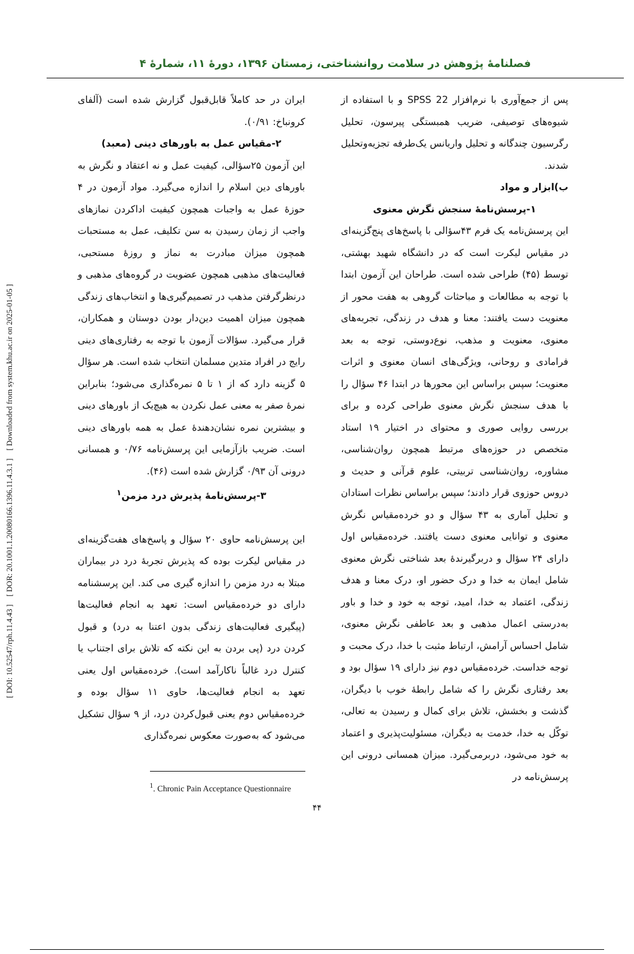[ DOI: 10.52547/rph.11.4.43 ] [ DOR: 20.1001.1.20080166.1396.11.4.3.1 ] [ Downloaded from system.khu.ac.ir on 2025-01-05 ]
فصلنامهٔ پژوهش در سلامت روانشناختی، زمستان ۱۳۹۶، دورهٔ ۱۱، شمارهٔ ۴
پس از جمع‌آوری با نرم‌افزار SPSS 22 و با استفاده از شیوه‌های توصیفی، ضریب همبستگی پیرسون، تحلیل رگرسیون چندگانه و تحلیل واریانس یک‌طرفه تجزیه‌وتحلیل شدند.
ب)ابزار و مواد
۱-پرسش‌نامهٔ سنجش نگرش معنوی
این پرسش‌نامه یک فرم ۴۳سؤالی با پاسخ‌های پنج‌گزینه‌ای در مقیاس لیکرت است که در دانشگاه شهید بهشتی، توسط (۴۵) طراحی شده است. طراحان این آزمون ابتدا با توجه به مطالعات و مباحثات گروهی به هفت محور از معنویت دست یافتند: معنا و هدف در زندگی، تجربه‌های معنوی، معنویت و مذهب، نوع‌دوستی، توجه به بعد فرامادی و روحانی، ویژگی‌های انسان معنوی و اثرات معنویت؛ سپس براساس این محورها در ابتدا ۴۶ سؤال را با هدف سنجش نگرش معنوی طراحی کرده و برای بررسی روایی صوری و محتوای در اختیار ۱۹ استاد متخصص در حوزه‌های مرتبط همچون روان‌شناسی، مشاوره، روان‌شناسی تربیتی، علوم قرآنی و حدیث و دروس حوزوی قرار دادند؛ سپس براساس نظرات استادان و تحلیل آماری به ۴۳ سؤال و دو خرده‌مقیاس نگرش معنوی و توانایی معنوی دست یافتند. خرده‌مقیاس اول دارای ۲۴ سؤال و دربرگیرندهٔ بعد شناختی نگرش معنوی شامل ایمان به خدا و درک حضور او، درک معنا و هدف زندگی، اعتماد به خدا، امید، توجه به خود و خدا و باور به‌درستی اعمال مذهبی و بعد عاطفی نگرش معنوی، شامل احساس آرامش، ارتباط مثبت با خدا، درک محبت و توجه خداست. خرده‌مقیاس دوم نیز دارای ۱۹ سؤال بود و بعد رفتاری نگرش را که شامل رابطهٔ خوب با دیگران، گذشت و بخشش، تلاش برای کمال و رسیدن به تعالی، توکّل به خدا، خدمت به دیگران، مسئولیت‌پذیری و اعتماد به خود می‌شود، دربرمی‌گیرد. میزان همسانی درونی این پرسش‌نامه در
ایران در حد کاملاً قابل‌قبول گزارش شده است (آلفای کرونباخ: ۰/۹۱).
۲-مقیاس عمل به باورهای دینی (معبد)
این آزمون ۲۵سؤالی، کیفیت عمل و نه اعتقاد و نگرش به باورهای دین اسلام را اندازه می‌گیرد. مواد آزمون در ۴ حوزهٔ عمل به واجبات همچون کیفیت اداکردن نمازهای واجب از زمان رسیدن به سن تکلیف، عمل به مستحبات همچون میزان مبادرت به نماز و روزهٔ مستحبی، فعالیت‌های مذهبی همچون عضویت در گروه‌های مذهبی و درنظرگرفتن مذهب در تصمیم‌گیری‌ها و انتخاب‌های زندگی همچون میزان اهمیت دین‌دار بودن دوستان و همکاران، قرار می‌گیرد. سؤالات آزمون با توجه به رفتاری‌های دینی رایج در افراد متدین مسلمان انتخاب شده است. هر سؤال ۵ گزینه دارد که از ۱ تا ۵ نمره‌گذاری می‌شود؛ بنابراین نمرهٔ صفر به معنی عمل نکردن به هیچ‌یک از باورهای دینی و بیشترین نمره نشان‌دهندهٔ عمل به همه باورهای دینی است. ضریب بازآزمایی این پرسش‌نامه ۰/۷۶ و همسانی درونی آن ۰/۹۳ گزارش شده است (۴۶).
۳-پرسش‌نامهٔ پذیرش درد مزمن<sup>۱</sup>
این پرسش‌نامه حاوی ۲۰ سؤال و پاسخ‌های هفت‌گزینه‌ای در مقیاس لیکرت بوده که پذیرش تجربهٔ درد در بیماران مبتلا به درد مزمن را اندازه گیری می کند. این پرسشنامه دارای دو خرده‌مقیاس است: تعهد به انجام فعالیت‌ها (پیگیری فعالیت‌های زندگی بدون اعتنا به درد) و قبول کردن درد (پی بردن به این نکته که تلاش برای اجتناب یا کنترل درد غالباً ناکارآمد است). خرده‌مقیاس اول یعنی تعهد به انجام فعالیت‌ها، حاوی ۱۱ سؤال بوده و خرده‌مقیاس دوم یعنی قبول‌کردن درد، از ۹ سؤال تشکیل می‌شود که به‌صورت معکوس نمره‌گذاری
<sup>1</sup>. Chronic Pain Acceptance Questionnaire
۴۴